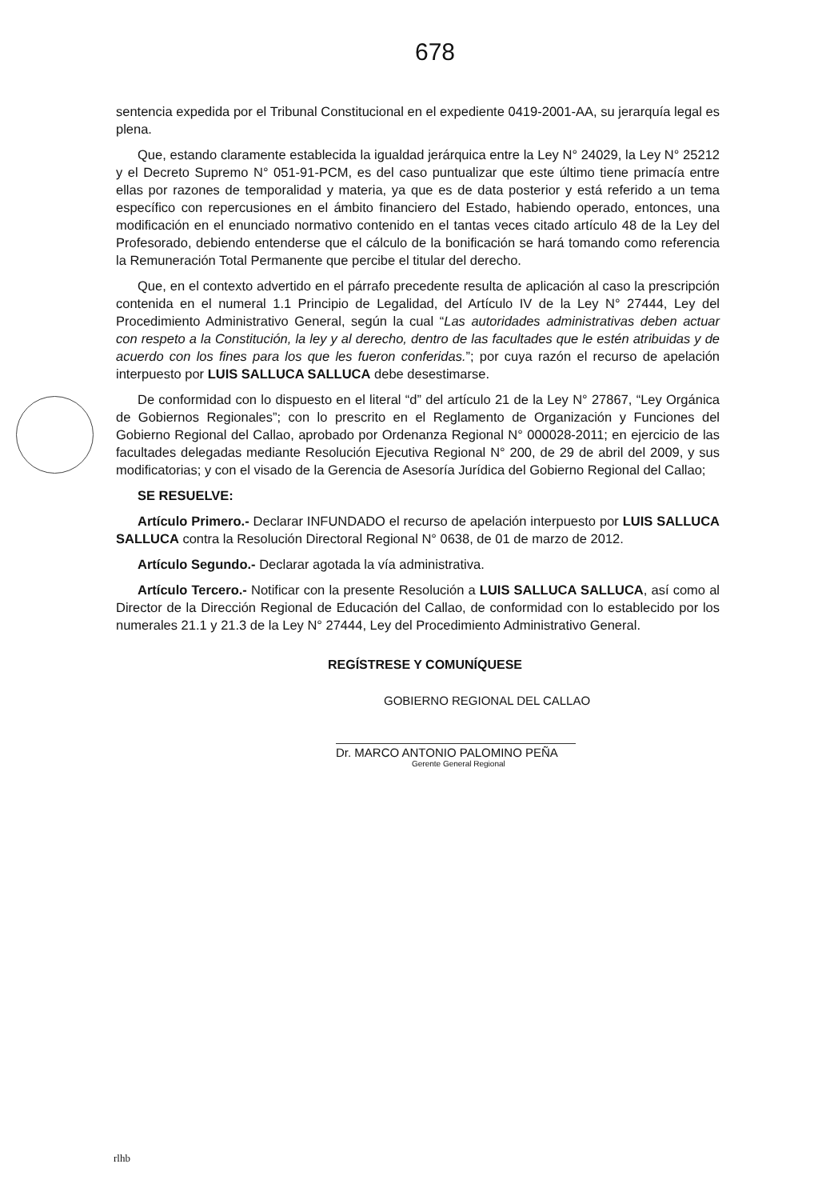678
sentencia expedida por el Tribunal Constitucional en el expediente 0419-2001-AA, su jerarquía legal es plena.
Que, estando claramente establecida la igualdad jerárquica entre la Ley N° 24029, la Ley N° 25212 y el Decreto Supremo N° 051-91-PCM, es del caso puntualizar que este último tiene primacía entre ellas por razones de temporalidad y materia, ya que es de data posterior y está referido a un tema específico con repercusiones en el ámbito financiero del Estado, habiendo operado, entonces, una modificación en el enunciado normativo contenido en el tantas veces citado artículo 48 de la Ley del Profesorado, debiendo entenderse que el cálculo de la bonificación se hará tomando como referencia la Remuneración Total Permanente que percibe el titular del derecho.
Que, en el contexto advertido en el párrafo precedente resulta de aplicación al caso la prescripción contenida en el numeral 1.1 Principio de Legalidad, del Artículo IV de la Ley N° 27444, Ley del Procedimiento Administrativo General, según la cual “Las autoridades administrativas deben actuar con respeto a la Constitución, la ley y al derecho, dentro de las facultades que le estén atribuidas y de acuerdo con los fines para los que les fueron conferidas.”; por cuya razón el recurso de apelación interpuesto por LUIS SALLUCA SALLUCA debe desestimarse.
De conformidad con lo dispuesto en el literal “d” del artículo 21 de la Ley N° 27867, “Ley Orgánica de Gobiernos Regionales”; con lo prescrito en el Reglamento de Organización y Funciones del Gobierno Regional del Callao, aprobado por Ordenanza Regional N° 000028-2011; en ejercicio de las facultades delegadas mediante Resolución Ejecutiva Regional N° 200, de 29 de abril del 2009, y sus modificatorias; y con el visado de la Gerencia de Asesoría Jurídica del Gobierno Regional del Callao;
SE RESUELVE:
Artículo Primero.- Declarar INFUNDADO el recurso de apelación interpuesto por LUIS SALLUCA SALLUCA contra la Resolución Directoral Regional N° 0638, de 01 de marzo de 2012.
Artículo Segundo.- Declarar agotada la vía administrativa.
Artículo Tercero.- Notificar con la presente Resolución a LUIS SALLUCA SALLUCA, así como al Director de la Dirección Regional de Educación del Callao, de conformidad con lo establecido por los numerales 21.1 y 21.3 de la Ley N° 27444, Ley del Procedimiento Administrativo General.
REGÍSTRESE Y COMUNÍQUESE
GOBIERNO REGIONAL DEL CALLAO
Dr. MARCO ANTONIO PALOMINO PEÑA
Gerente General Regional
rlhb